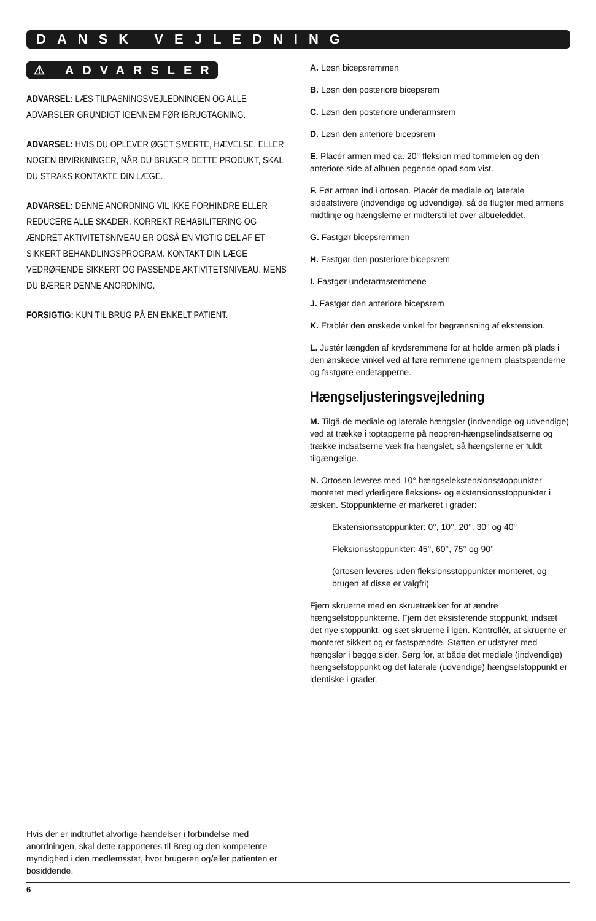DANSK VEJLEDNING
⚠ ADVARSLER
ADVARSEL: LÆS TILPASNINGSVEJLEDNINGEN OG ALLE ADVARSLER GRUNDIGT IGENNEM FØR IBRUGTAGNING.
ADVARSEL: HVIS DU OPLEVER ØGET SMERTE, HÆVELSE, ELLER NOGEN BIVIRKNINGER, NÅR DU BRUGER DETTE PRODUKT, SKAL DU STRAKS KONTAKTE DIN LÆGE.
ADVARSEL: DENNE ANORDNING VIL IKKE FORHINDRE ELLER REDUCERE ALLE SKADER. KORREKT REHABILITERING OG ÆNDRET AKTIVITETSNIVEAU ER OGSÅ EN VIGTIG DEL AF ET SIKKERT BEHANDLINGSPROGRAM. KONTAKT DIN LÆGE VEDRØRENDE SIKKERT OG PASSENDE AKTIVITETSNIVEAU, MENS DU BÆRER DENNE ANORDNING.
FORSIGTIG: KUN TIL BRUG PÅ EN ENKELT PATIENT.
A. Løsn bicepsremmen
B. Løsn den posteriore bicepsrem
C. Løsn den posteriore underarmsrem
D. Løsn den anteriore bicepsrem
E. Placér armen med ca. 20° fleksion med tommelen og den anteriore side af albuen pegende opad som vist.
F. Før armen ind i ortosen. Placér de mediale og laterale sideafstivere (indvendige og udvendige), så de flugter med armens midtlinje og hængslerne er midterstillet over albueleddet.
G. Fastgør bicepsremmen
H. Fastgør den posteriore bicepsrem
I. Fastgør underarmsremmene
J. Fastgør den anteriore bicepsrem
K. Etablér den ønskede vinkel for begrænsning af ekstension.
L. Justér længden af krydsremmene for at holde armen på plads i den ønskede vinkel ved at føre remmene igennem plastspænderne og fastgøre endetapperne.
Hængseljusteringsvejledning
M. Tilgå de mediale og laterale hængsler (indvendige og udvendige) ved at trække i toptapperne på neopren-hængselindsatserne og trække indsatserne væk fra hængslet, så hængslerne er fuldt tilgængelige.
N. Ortosen leveres med 10° hængselekstensionsstoppunkter monteret med yderligere fleksions- og ekstensionsstoppunkter i æsken. Stoppunkterne er markeret i grader:
Ekstensionsstoppunkter: 0°, 10°, 20°, 30° og 40°
Fleksionsstoppunkter: 45°, 60°, 75° og 90°
(ortosen leveres uden fleksionsstoppunkter monteret, og brugen af disse er valgfri)
Fjern skruerne med en skruetrækker for at ændre hængselstoppunkterne. Fjern det eksisterende stoppunkt, indsæt det nye stoppunkt, og sæt skruerne i igen. Kontrollér, at skruerne er monteret sikkert og er fastspændte. Støtten er udstyret med hængsler i begge sider. Sørg for, at både det mediale (indvendige) hængselstoppunkt og det laterale (udvendige) hængselstoppunkt er identiske i grader.
Hvis der er indtruffet alvorlige hændelser i forbindelse med anordningen, skal dette rapporteres til Breg og den kompetente myndighed i den medlemsstat, hvor brugeren og/eller patienten er bosiddende.
6